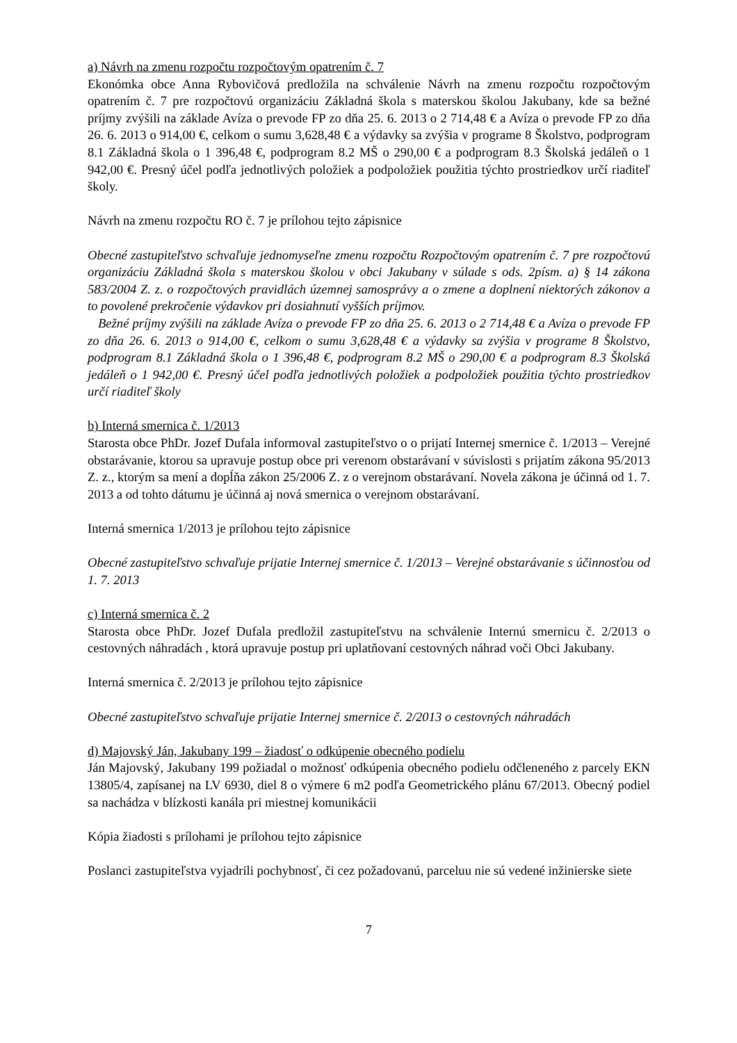a) Návrh na zmenu rozpočtu rozpočtovým opatrením č. 7
Ekonómka obce Anna Rybovičová predložila na schválenie Návrh na zmenu rozpočtu rozpočtovým opatrením č. 7 pre rozpočtovú organizáciu Základná škola s materskou školou Jakubany, kde sa bežné príjmy zvýšili na základe Avíza o prevode FP zo dňa 25. 6. 2013 o 2 714,48 € a Avíza o prevode FP zo dňa 26. 6. 2013 o 914,00 €, celkom o sumu 3,628,48 € a výdavky sa zvýšia v programe 8 Školstvo, podprogram 8.1 Základná škola o 1 396,48 €, podprogram 8.2 MŠ o 290,00 € a podprogram 8.3 Školská jedáleň o 1 942,00 €. Presný účel podľa jednotlivých položiek a podpoložiek použitia týchto prostriedkov určí riaditeľ školy.
Návrh na zmenu rozpočtu RO č. 7 je prílohou tejto zápisnice
Obecné zastupiteľstvo schvaľuje jednomyseľne zmenu rozpočtu Rozpočtovým opatrením č. 7 pre rozpočtovú organizáciu Základná škola s materskou školou v obci Jakubany v súlade s ods. 2písm. a) § 14 zákona 583/2004 Z. z. o rozpočtových pravidlách územnej samosprávy a o zmene a doplnení niektorých zákonov a to povolené prekročenie výdavkov pri dosiahnutí vyšších príjmov.
Bežné príjmy zvýšili na základe Avíza o prevode FP zo dňa 25. 6. 2013 o 2 714,48 € a Avíza o prevode FP zo dňa 26. 6. 2013 o 914,00 €, celkom o sumu 3,628,48 € a výdavky sa zvýšia v programe 8 Školstvo, podprogram 8.1 Základná škola o 1 396,48 €, podprogram 8.2 MŠ o 290,00 € a podprogram 8.3 Školská jedáleň o 1 942,00 €. Presný účel podľa jednotlivých položiek a podpoložiek použitia týchto prostriedkov určí riaditeľ školy
b) Interná smernica č. 1/2013
Starosta obce PhDr. Jozef Dufala informoval zastupiteľstvo o o prijatí Internej smernice č. 1/2013 – Verejné obstarávanie, ktorou sa upravuje postup obce pri verenom obstarávaní v súvislosti s prijatím zákona 95/2013 Z. z., ktorým sa mení a dopĺňa zákon 25/2006 Z. z o verejnom obstarávaní. Novela zákona je účinná od 1. 7. 2013 a od tohto dátumu je účinná aj nová smernica o verejnom obstarávaní.
Interná smernica 1/2013 je prílohou tejto zápisnice
Obecné zastupiteľstvo schvaľuje prijatie Internej smernice č. 1/2013 – Verejné obstarávanie s účinnosťou od 1. 7. 2013
c) Interná smernica č. 2
Starosta obce PhDr. Jozef Dufala predložil zastupiteľstvu na schválenie Internú smernicu č. 2/2013 o cestovných náhradách , ktorá upravuje postup pri uplatňovaní cestovných náhrad voči Obci Jakubany.
Interná smernica č. 2/2013 je prílohou tejto zápisnice
Obecné zastupiteľstvo schvaľuje prijatie Internej smernice č. 2/2013 o cestovných náhradách
d) Majovský Ján, Jakubany 199 – žiadosť o odkúpenie obecného podielu
Ján Majovský, Jakubany 199 požiadal o možnosť odkúpenia obecného podielu odčleneného z parcely EKN 13805/4, zapísanej na LV 6930, diel 8 o výmere 6 m2 podľa Geometrického plánu 67/2013. Obecný podiel sa nachádza v blízkosti kanála pri miestnej komunikácii
Kópia žiadosti s prílohami je prílohou tejto zápisnice
Poslanci zastupiteľstva vyjadrili pochybnosť, či cez požadovanú, parceluu nie sú vedené inžinierske siete
7